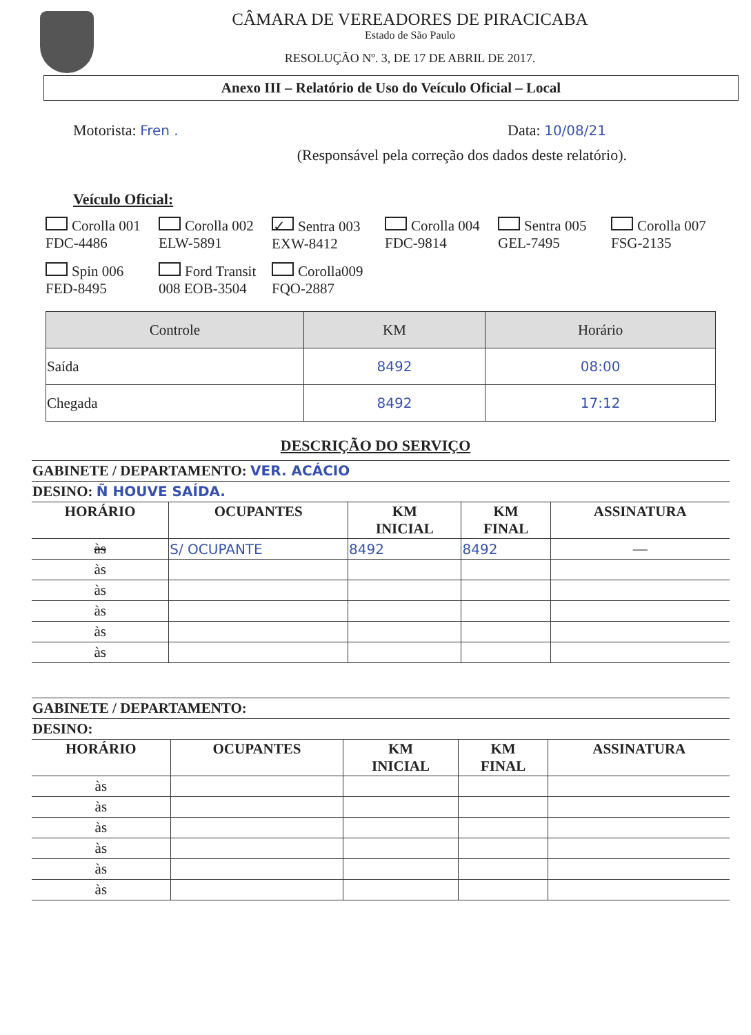CÂMARA DE VEREADORES DE PIRACICABA
Estado de São Paulo
RESOLUÇÃO Nº. 3, DE 17 DE ABRIL DE 2017.
Anexo III – Relatório de Uso do Veículo Oficial – Local
Motorista: Fren . Data: 10/08/21
(Responsável pela correção dos dados deste relatório).
Veículo Oficial:
Corolla 001 FDC-4486
Corolla 002 ELW-5891
✓ Sentra 003 EXW-8412
Corolla 004 FDC-9814
Sentra 005 GEL-7495
Corolla 007 FSG-2135
Spin 006 FED-8495
Ford Transit 008 EOB-3504
Corolla009 FQO-2887
| Controle | KM | Horário |
| --- | --- | --- |
| Saída | 8492 | 08:00 |
| Chegada | 8492 | 17:12 |
DESCRIÇÃO DO SERVIÇO
| GABINETE / DEPARTAMENTO: VER. ACÁCIO | | | | |
| DESINO: Ñ HOUVE SAÍDA. | | | | |
| HORÁRIO | OCUPANTES | KM INICIAL | KM FINAL | ASSINATURA |
| às | S/ OCUPANTE | 8492 | 8492 | — |
| às | | | | |
| às | | | | |
| às | | | | |
| às | | | | |
| às | | | | |
| GABINETE / DEPARTAMENTO: | | | | |
| DESINO: | | | | |
| HORÁRIO | OCUPANTES | KM INICIAL | KM FINAL | ASSINATURA |
| às | | | | |
| às | | | | |
| às | | | | |
| às | | | | |
| às | | | | |
| às | | | | |